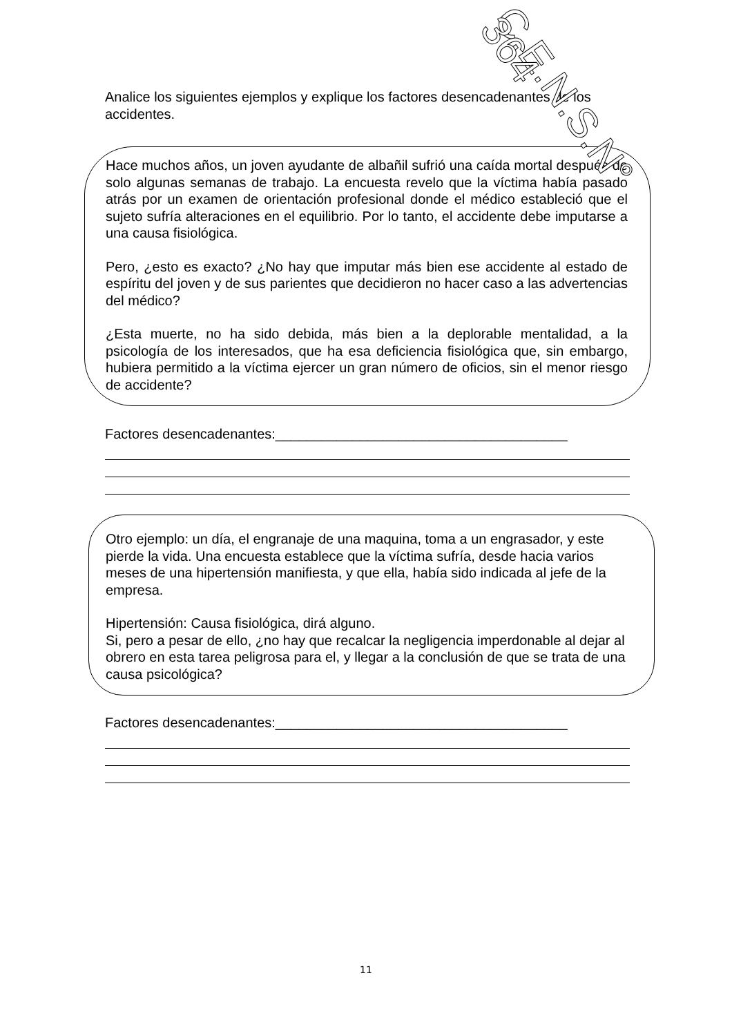Analice los siguientes ejemplos y explique los factores desencadenantes de los accidentes.
Hace muchos años, un joven ayudante de albañil sufrió una caída mortal después de solo algunas semanas de trabajo. La encuesta revelo que la víctima había pasado atrás por un examen de orientación profesional donde el médico estableció que el sujeto sufría alteraciones en el equilibrio. Por lo tanto, el accidente debe imputarse a una causa fisiológica.
Pero, ¿esto es exacto? ¿No hay que imputar más bien ese accidente al estado de espíritu del joven y de sus parientes que decidieron no hacer caso a las advertencias del médico?
¿Esta muerte, no ha sido debida, más bien a la deplorable mentalidad, a la psicología de los interesados, que ha esa deficiencia fisiológica que, sin embargo, hubiera permitido a la víctima ejercer un gran número de oficios, sin el menor riesgo de accidente?
Factores desencadenantes:______________________________________
Otro ejemplo: un día, el engranaje de una maquina, toma a un engrasador, y este pierde la vida. Una encuesta establece que la víctima sufría, desde hacia varios meses de una hipertensión manifiesta, y que ella, había sido indicada al jefe de la empresa.
Hipertensión: Causa fisiológica, dirá alguno.
Si, pero a pesar de ello, ¿no hay que recalcar la negligencia imperdonable al dejar al obrero en esta tarea peligrosa para el, y llegar a la conclusión de que se trata de una causa psicológica?
Factores desencadenantes:______________________________________
11
C.E.N.S.N° 364